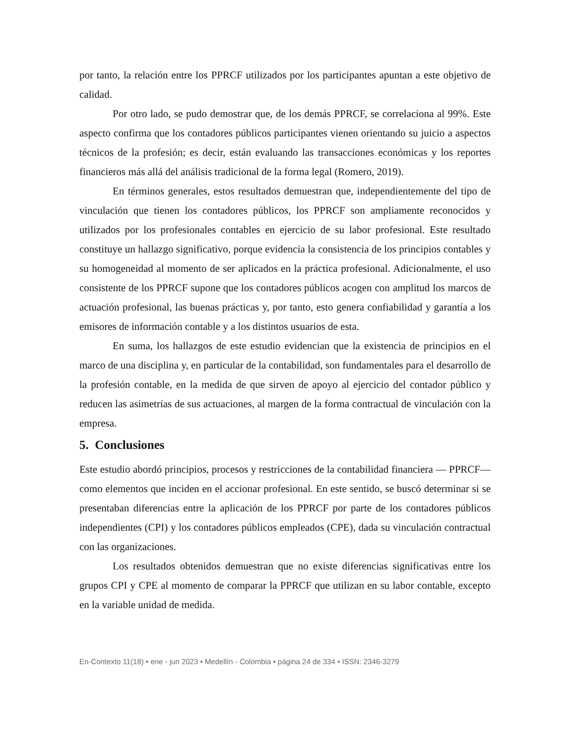por tanto, la relación entre los PPRCF utilizados por los participantes apuntan a este objetivo de calidad.
Por otro lado, se pudo demostrar que, de los demás PPRCF, se correlaciona al 99%. Este aspecto confirma que los contadores públicos participantes vienen orientando su juicio a aspectos técnicos de la profesión; es decir, están evaluando las transacciones económicas y los reportes financieros más allá del análisis tradicional de la forma legal (Romero, 2019).
En términos generales, estos resultados demuestran que, independientemente del tipo de vinculación que tienen los contadores públicos, los PPRCF son ampliamente reconocidos y utilizados por los profesionales contables en ejercicio de su labor profesional. Este resultado constituye un hallazgo significativo, porque evidencia la consistencia de los principios contables y su homogeneidad al momento de ser aplicados en la práctica profesional. Adicionalmente, el uso consistente de los PPRCF supone que los contadores públicos acogen con amplitud los marcos de actuación profesional, las buenas prácticas y, por tanto, esto genera confiabilidad y garantía a los emisores de información contable y a los distintos usuarios de esta.
En suma, los hallazgos de este estudio evidencian que la existencia de principios en el marco de una disciplina y, en particular de la contabilidad, son fundamentales para el desarrollo de la profesión contable, en la medida de que sirven de apoyo al ejercicio del contador público y reducen las asimetrías de sus actuaciones, al margen de la forma contractual de vinculación con la empresa.
5. Conclusiones
Este estudio abordó principios, procesos y restricciones de la contabilidad financiera — PPRCF— como elementos que inciden en el accionar profesional. En este sentido, se buscó determinar si se presentaban diferencias entre la aplicación de los PPRCF por parte de los contadores públicos independientes (CPI) y los contadores públicos empleados (CPE), dada su vinculación contractual con las organizaciones.
Los resultados obtenidos demuestran que no existe diferencias significativas entre los grupos CPI y CPE al momento de comparar la PPRCF que utilizan en su labor contable, excepto en la variable unidad de medida.
En-Contexto 11(18) • ene - jun 2023 • Medellín - Colombia • página 24 de 334 • ISSN: 2346-3279